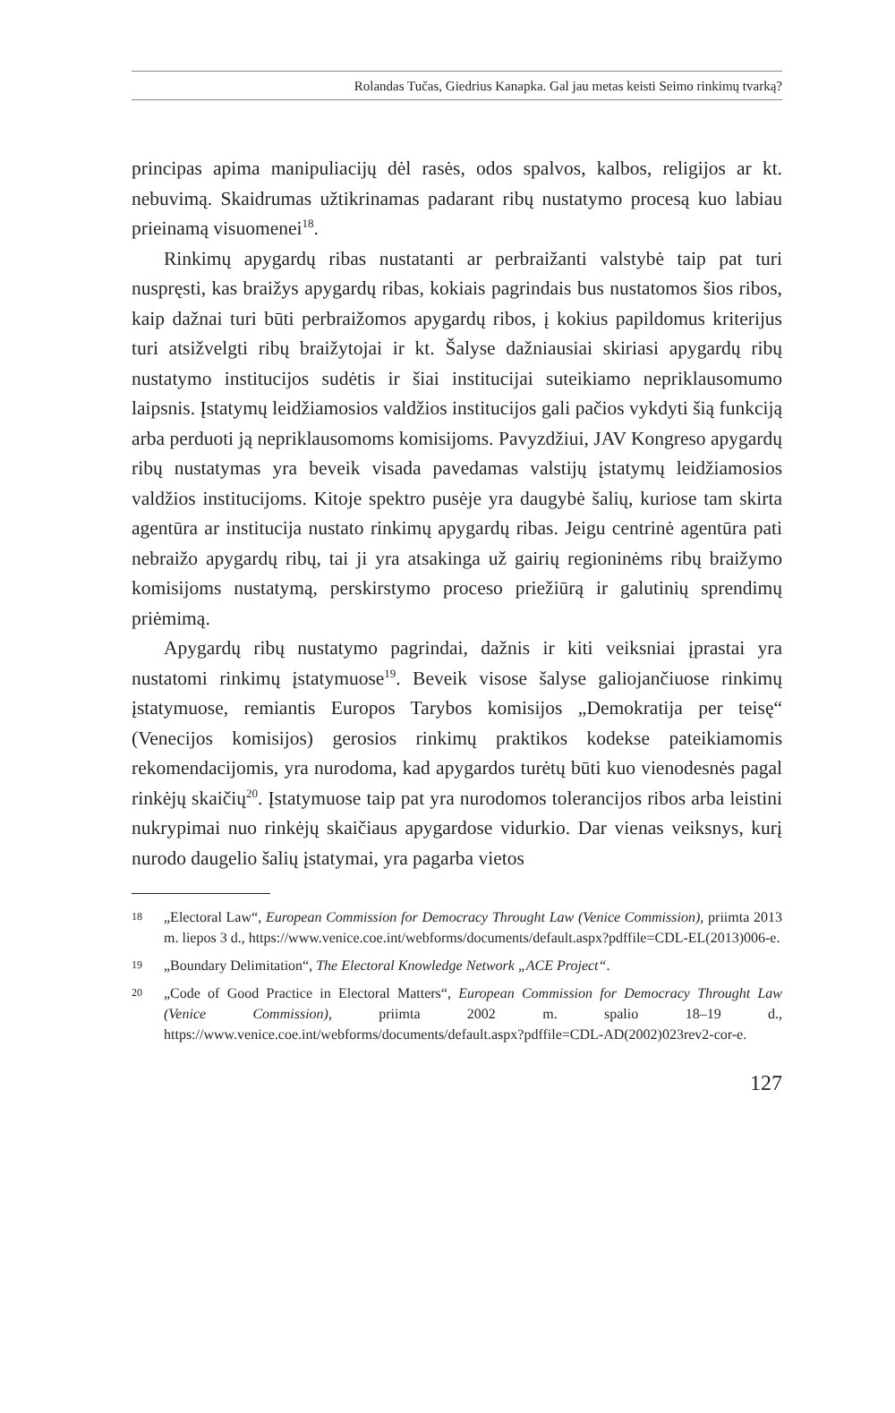Rolandas Tučas, Giedrius Kanapka. Gal jau metas keisti Seimo rinkimų tvarką?
principas apima manipuliacijų dėl rasės, odos spalvos, kalbos, religijos ar kt. nebuvimą. Skaidrumas užtikrinamas padarant ribų nustatymo procesą kuo labiau prieinamą visuomenei<sup>18</sup>.
Rinkimų apygardų ribas nustatanti ar perbraižanti valstybė taip pat turi nuspręsti, kas braižys apygardų ribas, kokiais pagrindais bus nustatomos šios ribos, kaip dažnai turi būti perbraižomos apygardų ribos, į kokius papildomus kriterijus turi atsižvelgti ribų braižytojai ir kt. Šalyse dažniausiai skiriasi apygardų ribų nustatymo institucijos sudėtis ir šiai institucijai suteikiamo nepriklausomumo laipsnis. Įstatymų leidžiamosios valdžios institucijos gali pačios vykdyti šią funkciją arba perduoti ją nepriklausomoms komisijoms. Pavyzdžiui, JAV Kongreso apygardų ribų nustatymas yra beveik visada pavedamas valstijų įstatymų leidžiamosios valdžios institucijoms. Kitoje spektro pusėje yra daugybė šalių, kuriose tam skirta agentūra ar institucija nustato rinkimų apygardų ribas. Jeigu centrinė agentūra pati nebraižo apygardų ribų, tai ji yra atsakinga už gairių regioninėms ribų braižymo komisijoms nustatymą, perskirstymo proceso priežiūrą ir galutinių sprendimų priėmimą.
Apygardų ribų nustatymo pagrindai, dažnis ir kiti veiksniai įprastai yra nustatomi rinkimų įstatymuose<sup>19</sup>. Beveik visose šalyse galiojančiuose rinkimų įstatymuose, remiantis Europos Tarybos komisijos „Demokratija per teisę“ (Venecijos komisijos) gerosios rinkimų praktikos kodekse pateikiamomis rekomendacijomis, yra nurodoma, kad apygardos turėtų būti kuo vienodesnės pagal rinkėjų skaičių<sup>20</sup>. Įstatymuose taip pat yra nurodomos tolerancijos ribos arba leistini nukrypimai nuo rinkėjų skaičiaus apygardose vidurkio. Dar vienas veiksnys, kurį nurodo daugelio šalių įstatymai, yra pagarba vietos
18 „Electoral Law“, European Commission for Democracy Throught Law (Venice Commission), priimta 2013 m. liepos 3 d., https://www.venice.coe.int/webforms/documents/default.aspx?pdffile=CDL-EL(2013)006-e.
19 „Boundary Delimitation“, The Electoral Knowledge Network „ACE Project“.
20 „Code of Good Practice in Electoral Matters“, European Commission for Democracy Throught Law (Venice Commission), priimta 2002 m. spalio 18–19 d., https://www.venice.coe.int/webforms/documents/default.aspx?pdffile=CDL-AD(2002)023rev2-cor-e.
127